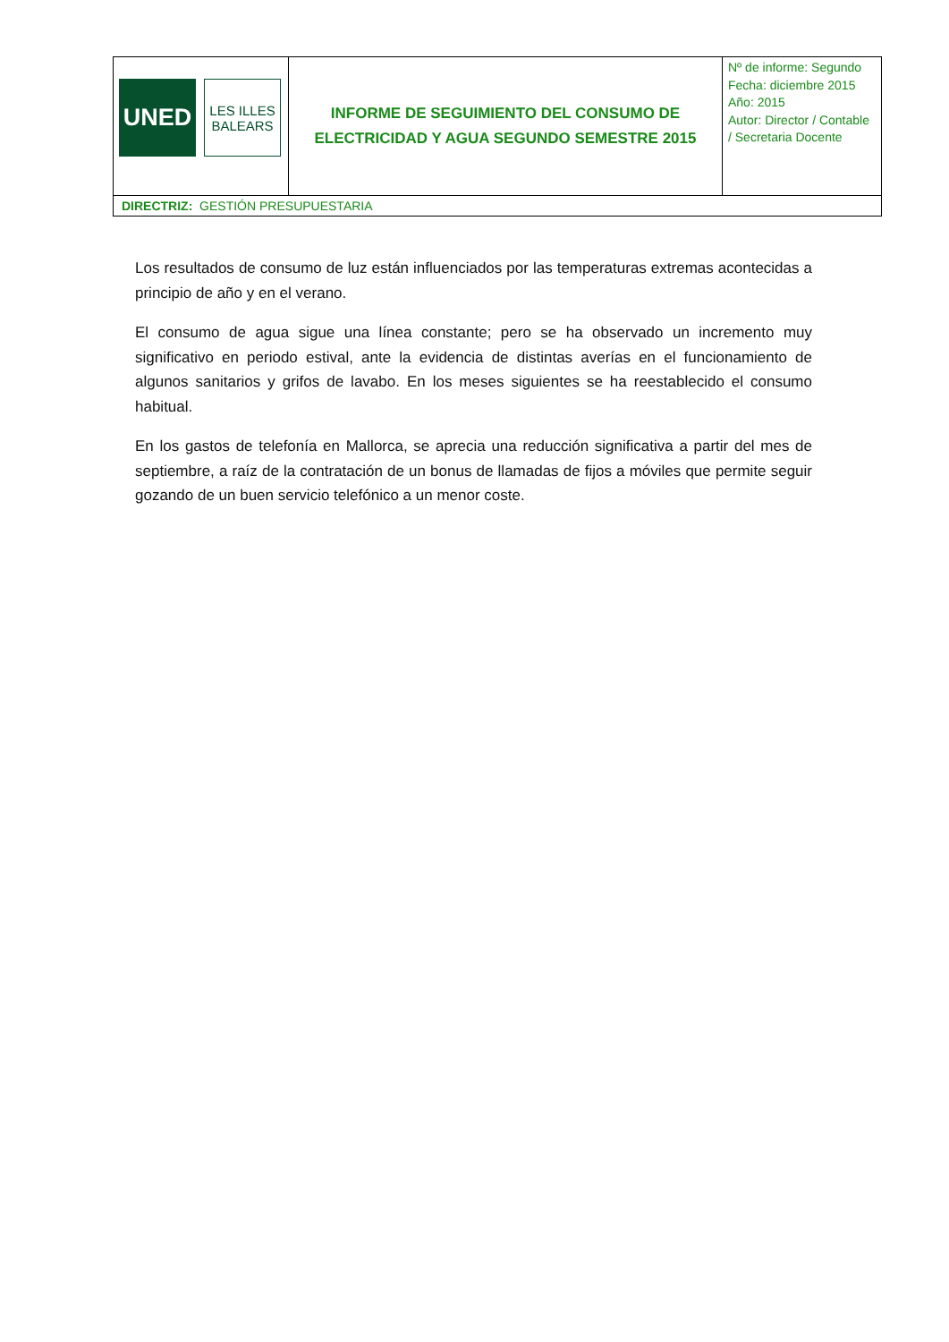| UNED LES ILLES BALEARS | INFORME DE SEGUIMIENTO DEL CONSUMO DE ELECTRICIDAD Y AGUA SEGUNDO SEMESTRE 2015 | Nº de informe: Segundo Fecha: diciembre 2015 Año: 2015 Autor: Director / Contable / Secretaria Docente |
| DIRECTRIZ: GESTIÓN PRESUPUESTARIA | | |
Los resultados de consumo de luz están influenciados por las temperaturas extremas acontecidas a principio de año y en el verano.
El consumo de agua sigue una línea constante; pero se ha observado un incremento muy significativo en periodo estival, ante la evidencia de distintas averías en el funcionamiento de algunos sanitarios y grifos de lavabo. En los meses siguientes se ha reestablecido el consumo habitual.
En los gastos de telefonía en Mallorca, se aprecia una reducción significativa a partir del mes de septiembre, a raíz de la contratación de un bonus de llamadas de fijos a móviles que permite seguir gozando de un buen servicio telefónico a un menor coste.